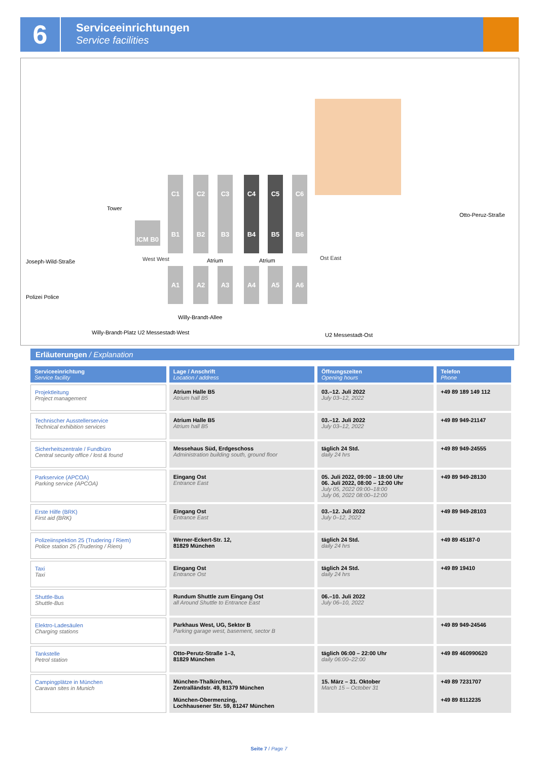6
Serviceeinrichtungen
Service facilities
C1 C2 C3 C4 C5 C6
B1 B2 B3 B4 B5 B6
A1 A2 A3 A4 A5 A6
ICM B0
Ost East
West West
Willy-Brandt-Platz U2 Messestadt-West
U2 Messestadt-Ost
Willy-Brandt-Allee
Joseph-Wild-Straße
Otto-Peruz-Straße
Tower
Polizei Police
Atrium Atrium
Erläuterungen / Explanation
| Serviceeinrichtung Service facility | Lage / Anschrift Location / address | Öffnungszeiten Opening hours | Telefon Phone |
| --- | --- | --- | --- |
| Projektleitung Project management | Atrium Halle B5 Atrium hall B5 | 03.–12. Juli 2022 July 03–12, 2022 | +49 89 189 149 112 |
| Technischer Ausstellerservice Technical exhibition services | Atrium Halle B5 Atrium hall B5 | 03.–12. Juli 2022 July 03–12, 2022 | +49 89 949-21147 |
| Sicherheitszentrale / Fundbüro Central security office / lost & found | Messehaus Süd, Erdgeschoss Administration building south, ground floor | täglich 24 Std. daily 24 hrs | +49 89 949-24555 |
| Parkservice (APCOA) Parking service (APCOA) | Eingang Ost Entrance East | 05. Juli 2022, 09:00 – 18:00 Uhr 06. Juli 2022, 08:00 – 12:00 Uhr July 05, 2022 09:00–18:00 July 06, 2022 08:00–12:00 | +49 89 949-28130 |
| Erste Hilfe (BRK) First aid (BRK) | Eingang Ost Entrance East | 03.–12. Juli 2022 July 0–12, 2022 | +49 89 949-28103 |
| Polizeiinspektion 25 (Trudering / Riem) Police station 25 (Trudering / Riem) | Werner-Eckert-Str. 12, 81829 München | täglich 24 Std. daily 24 hrs | +49 89 45187-0 |
| Taxi Taxi | Eingang Ost Entrance Ost | täglich 24 Std. daily 24 hrs | +49 89 19410 |
| Shuttle-Bus Shuttle-Bus | Rundum Shuttle zum Eingang Ost all Around Shuttle to Entrance East | 06.–10. Juli 2022 July 06–10, 2022 | |
| Elektro-Ladesäulen Charging stations | Parkhaus West, UG, Sektor B Parking garage west, basement, sector B | | +49 89 949-24546 |
| Tankstelle Petrol station | Otto-Perutz-Straße 1–3, 81829 München | täglich 06:00 – 22:00 Uhr daily 06:00–22:00 | +49 89 460990620 |
| Campingplätze in München Caravan sites in Munich | München-Thalkirchen, Zentralländstr. 49, 81379 München München-Obermenzing, Lochhausener Str. 59, 81247 München | 15. März – 31. Oktober March 15 – October 31 | +49 89 7231707 +49 89 8112235 |
Seite 7 / Page 7